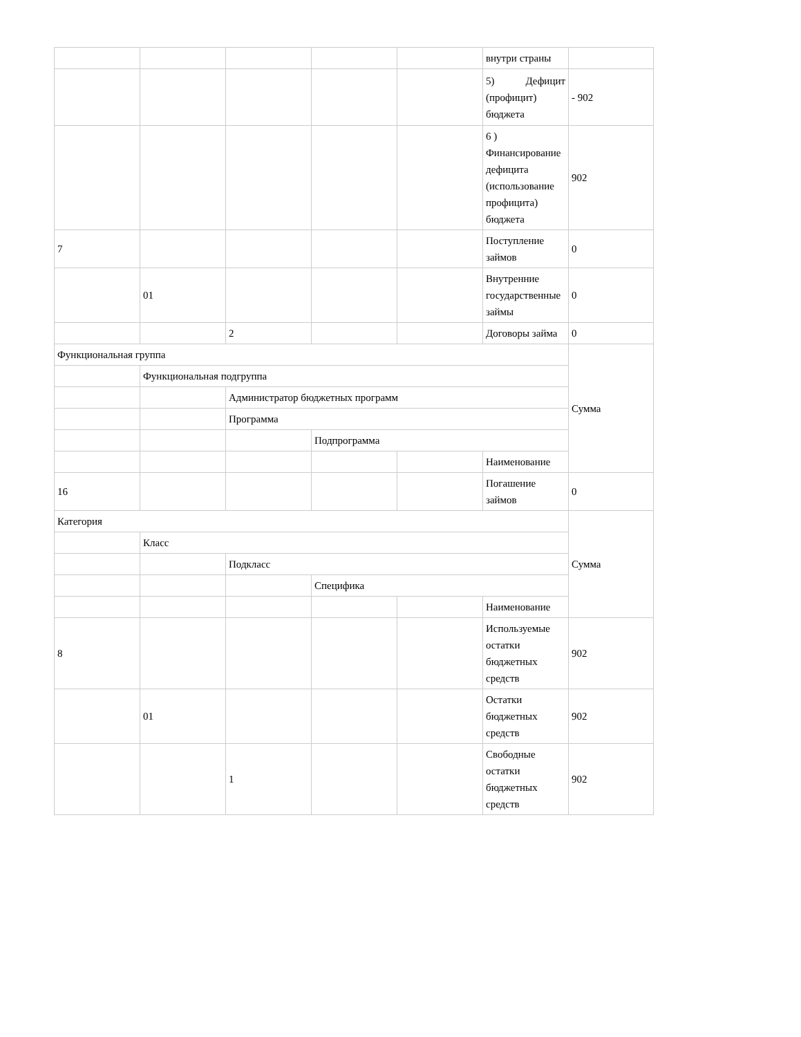| | | | | | внутри страны | |
| | | | | | 5) Дефицит (профицит) бюджета | - 902 |
| | | | | | 6 ) Финансирование дефицита (использование профицита) бюджета | 902 |
| 7 | | | | | Поступление займов | 0 |
| | 01 | | | | Внутренние государственные займы | 0 |
| | | 2 | | | Договоры займа | 0 |
| Функциональная группа | | | | | | Сумма |
| | Функциональная подгруппа | | | | | |
| | | Администратор бюджетных программ | | | | |
| | | Программа | | | | |
| | | | Подпрограмма | | | |
| | | | | | Наименование | |
| 16 | | | | | Погашение займов | 0 |
| Категория | | | | | | Сумма |
| | Класс | | | | | |
| | | Подкласс | | | | |
| | | | Специфика | | | |
| | | | | | Наименование | |
| 8 | | | | | Используемые остатки бюджетных средств | 902 |
| | 01 | | | | Остатки бюджетных средств | 902 |
| | | 1 | | | Свободные остатки бюджетных средств | 902 |